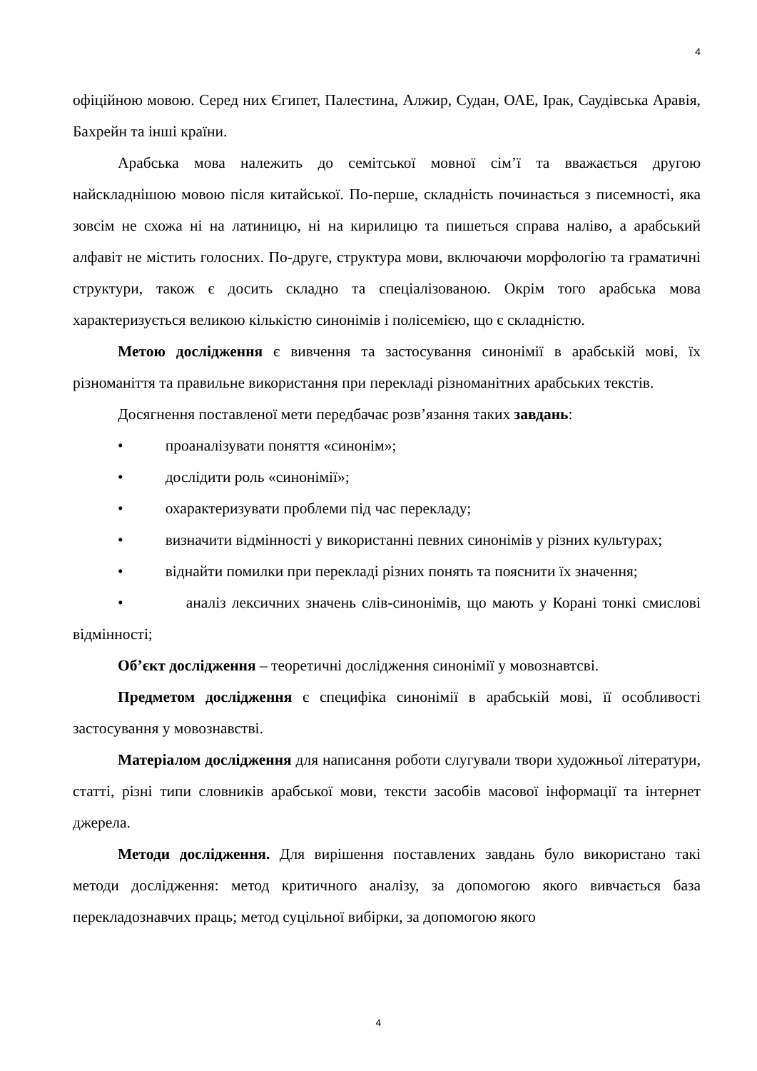4
офіційною мовою. Серед них Єгипет, Палестина, Алжир, Судан, ОАЕ, Ірак, Саудівська Аравія, Бахрейн та інші країни.
Арабська мова належить до семітської мовної сім’ї та вважається другою найскладнішою мовою після китайської. По-перше, складність починається з писемності, яка зовсім не схожа ні на латиницю, ні на кирилицю та пишеться справа наліво, а арабський алфавіт не містить голосних. По-друге, структура мови, включаючи морфологію та граматичні структури, також є досить складно та спеціалізованою. Окрім того арабська мова характеризується великою кількістю синонімів і полісемією, що є складністю.
Метою дослідження є вивчення та застосування синонімії в арабській мові, їх різноманіття та правильне використання при перекладі різноманітних арабських текстів.
Досягнення поставленої мети передбачає розв’язання таких завдань:
• проаналізувати поняття «синонім»;
• дослідити роль «синонімії»;
• охарактеризувати проблеми під час перекладу;
• визначити відмінності у використанні певних синонімів у різних культурах;
• віднайти помилки при перекладі різних понять та пояснити їх значення;
• аналіз лексичних значень слів-синонімів, що мають у Корані тонкі смислові відмінності;
Об’єкт дослідження – теоретичні дослідження синонімії у мовознавтсві.
Предметом дослідження є специфіка синонімії в арабській мові, її особливості застосування у мовознавстві.
Матеріалом дослідження для написання роботи слугували твори художньої літератури, статті, різні типи словників арабської мови, тексти засобів масової інформації та інтернет джерела.
Методи дослідження. Для вирішення поставлених завдань було використано такі методи дослідження: метод критичного аналізу, за допомогою якого вивчається база перекладознавчих праць; метод суцільної вибірки, за допомогою якого
4